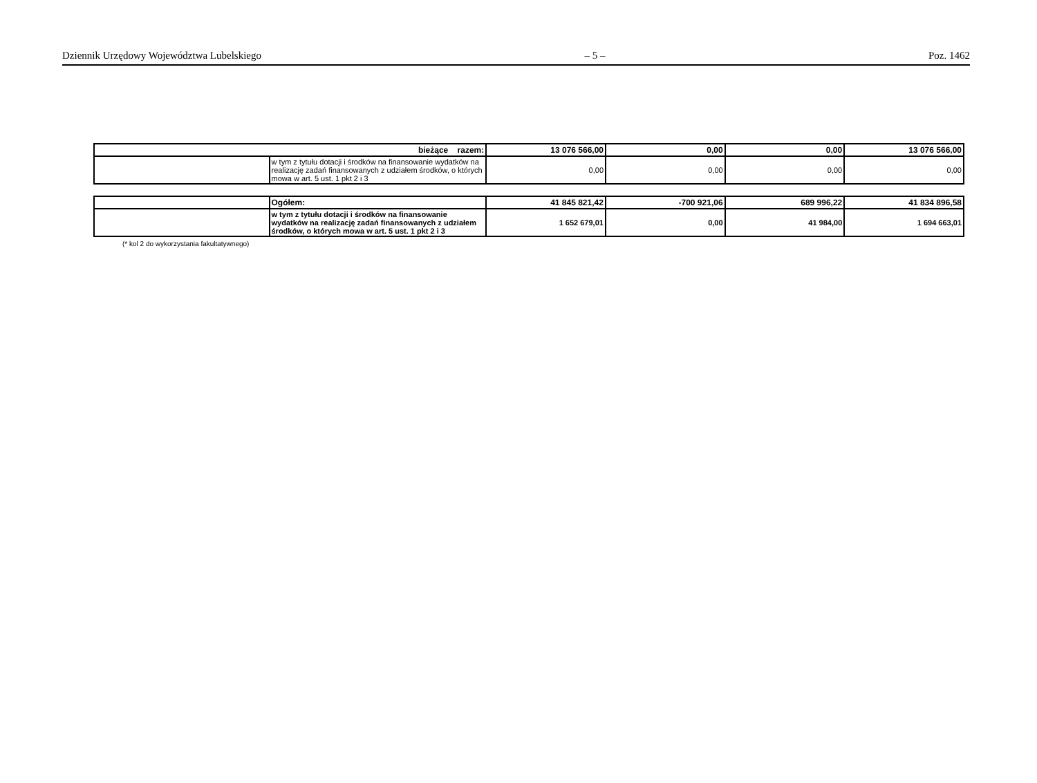Dziennik Urzędowy Województwa Lubelskiego – 5 – Poz. 1462
| bieżące razem: | | 13 076 566,00 | 0,00 | 0,00 | 13 076 566,00 |
| | w tym z tytułu dotacji i środków na finansowanie wydatków na realizację zadań finansowanych z udziałem środków, o których mowa w art. 5 ust. 1 pkt 2 i 3 | 0,00 | 0,00 | 0,00 | 0,00 |
| | Ogółem: | 41 845 821,42 | -700 921,06 | 689 996,22 | 41 834 896,58 |
| | w tym z tytułu dotacji i środków na finansowanie wydatków na realizację zadań finansowanych z udziałem środków, o których mowa w art. 5 ust. 1 pkt 2 i 3 | 1 652 679,01 | 0,00 | 41 984,00 | 1 694 663,01 |
(* kol 2 do wykorzystania fakultatywnego)